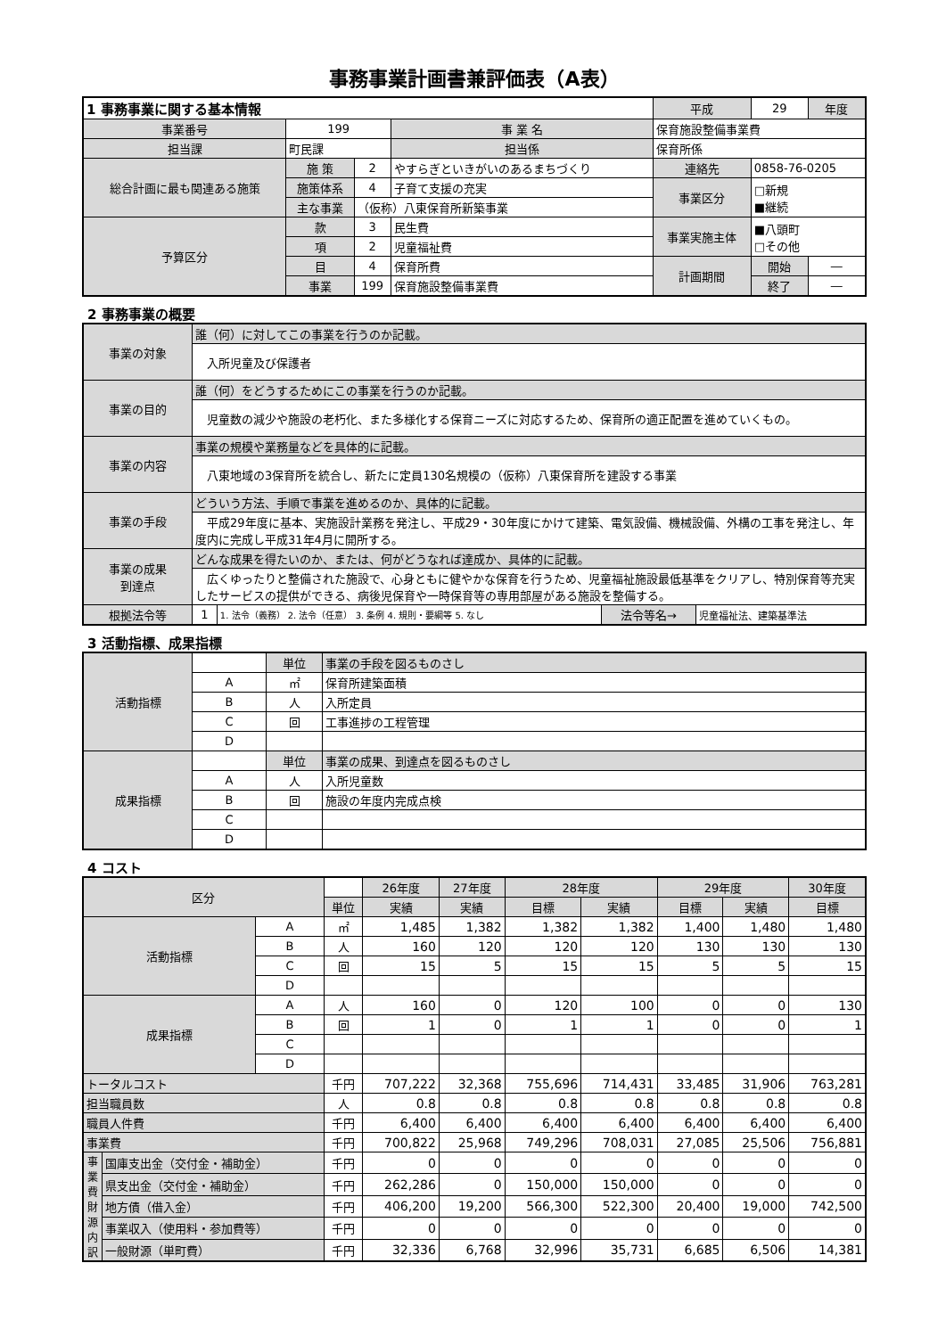事務事業計画書兼評価表（A表）
| 1 事務事業に関する基本情報 | | | | 平成 | 29 | 年度 |
| 事業番号 | 199 | | 事 業 名 | 保育施設整備事業費 | | |
| 担当課 | 町民課 | | 担当係 | 保育所係 | | |
| 総合計画に最も関連ある施策 | 施 策 | 2 | やすらぎといきがいのあるまちづくり | 連絡先 | 0858-76-0205 | |
| | 施策体系 | 4 | 子育て支援の充実 | 事業区分 | □新規 ■継続 | |
| | 主な事業 | （仮称）八東保育所新築事業 | | | | |
| 予算区分 | 款 | 3 | 民生費 | 事業実施主体 | ■八頭町 □その他 | |
| | 項 | 2 | 児童福祉費 | | | |
| | 目 | 4 | 保育所費 | 計画期間 | 開始 | ― |
| | 事業 | 199 | 保育施設整備事業費 | | 終了 | ― |
2 事務事業の概要
| 事業の対象 | 誰（何）に対してこの事業を行うのか記載。 | | | |
| | 入所児童及び保護者 | | | |
| 事業の目的 | 誰（何）をどうするためにこの事業を行うのか記載。 | | | |
| | 児童数の減少や施設の老朽化、また多様化する保育ニーズに対応するため、保育所の適正配置を進めていくもの。 | | | |
| 事業の内容 | 事業の規模や業務量などを具体的に記載。 | | | |
| | 八東地域の3保育所を統合し、新たに定員130名規模の（仮称）八東保育所を建設する事業 | | | |
| 事業の手段 | どういう方法、手順で事業を進めるのか、具体的に記載。 | | | |
| | 平成29年度に基本、実施設計業務を発注し、平成29・30年度にかけて建築、電気設備、機械設備、外構の工事を発注し、年度内に完成し平成31年4月に開所する。 | | | |
| 事業の成果 到達点 | どんな成果を得たいのか、または、何がどうなれば達成か、具体的に記載。 | | | |
| | 広くゆったりと整備された施設で、心身ともに健やかな保育を行うため、児童福祉施設最低基準をクリアし、特別保育等充実したサービスの提供ができる、病後児保育や一時保育等の専用部屋がある施設を整備する。 | | | |
| 根拠法令等 | 1 | 1. 法令（義務） 2. 法令（任意） 3. 条例 4. 規則・要綱等 5. なし | 法令等名→ | 児童福祉法、建築基準法 |
3 活動指標、成果指標
| 活動指標 | | 単位 | 事業の手段を図るものさし |
| | A | ㎡ | 保育所建築面積 |
| | B | 人 | 入所定員 |
| | C | 回 | 工事進捗の工程管理 |
| | D | | |
| 成果指標 | | 単位 | 事業の成果、到達点を図るものさし |
| | A | 人 | 入所児童数 |
| | B | 回 | 施設の年度内完成点検 |
| | C | | |
| | D | | |
4 コスト
| 区分 | | | | 26年度 | 27年度 | 28年度 | | 29年度 | | 30年度 |
| --- | --- | --- | --- | --- | --- | --- | --- | --- | --- | --- |
| | | | 単位 | 実績 | 実績 | 目標 | 実績 | 目標 | 実績 | 目標 |
| 活動指標 | | A | ㎡ | 1,485 | 1,382 | 1,382 | 1,382 | 1,400 | 1,480 | 1,480 |
| | | B | 人 | 160 | 120 | 120 | 120 | 130 | 130 | 130 |
| | | C | 回 | 15 | 5 | 15 | 15 | 5 | 5 | 15 |
| | | D | | | | | | | | |
| 成果指標 | | A | 人 | 160 | 0 | 120 | 100 | 0 | 0 | 130 |
| | | B | 回 | 1 | 0 | 1 | 1 | 0 | 0 | 1 |
| | | C | | | | | | | | |
| | | D | | | | | | | | |
| トータルコスト | | | 千円 | 707,222 | 32,368 | 755,696 | 714,431 | 33,485 | 31,906 | 763,281 |
| 担当職員数 | | | 人 | 0.8 | 0.8 | 0.8 | 0.8 | 0.8 | 0.8 | 0.8 |
| 職員人件費 | | | 千円 | 6,400 | 6,400 | 6,400 | 6,400 | 6,400 | 6,400 | 6,400 |
| 事業費 | | | 千円 | 700,822 | 25,968 | 749,296 | 708,031 | 27,085 | 25,506 | 756,881 |
| 事業費財源内訳 | 国庫支出金（交付金・補助金） | | 千円 | 0 | 0 | 0 | 0 | 0 | 0 | 0 |
| | 県支出金（交付金・補助金） | | 千円 | 262,286 | 0 | 150,000 | 150,000 | 0 | 0 | 0 |
| | 地方債（借入金） | | 千円 | 406,200 | 19,200 | 566,300 | 522,300 | 20,400 | 19,000 | 742,500 |
| | 事業収入（使用料・参加費等） | | 千円 | 0 | 0 | 0 | 0 | 0 | 0 | 0 |
| | 一般財源（単町費） | | 千円 | 32,336 | 6,768 | 32,996 | 35,731 | 6,685 | 6,506 | 14,381 |